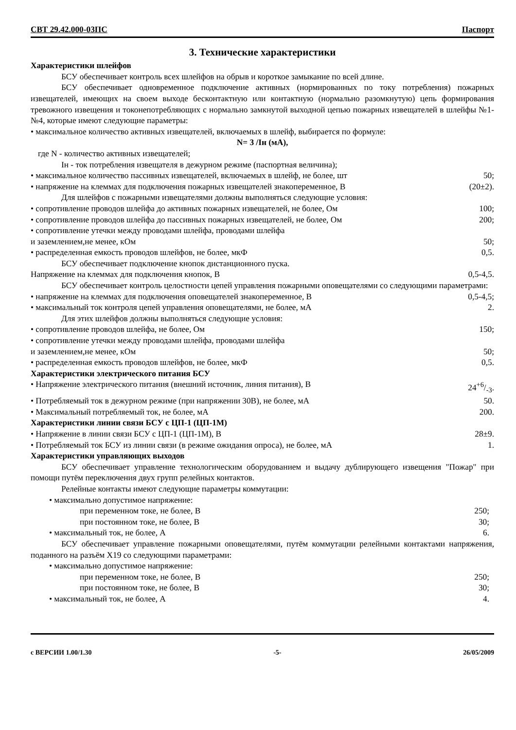СВТ 29.42.000-03ПС Паспорт
3. Технические характеристики
Характеристики шлейфов
БСУ обеспечивает контроль всех шлейфов на обрыв и короткое замыкание по всей длине.
БСУ обеспечивает одновременное подключение активных (нормированных по току потребления) пожарных извещателей, имеющих на своем выходе бесконтактную или контактную (нормально разомкнутую) цепь формирования тревожного извещения и токонепотребляющих с нормально замкнутой выходной цепью пожарных извещателей в шлейфы №1- №4, которые имеют следующие параметры:
• максимальное количество активных извещателей, включаемых в шлейф, выбирается по формуле:
N= 3 /Iн (мА),
где N - количество активных извещателей;
Iн - ток потребления извещателя в дежурном режиме (паспортная величина);
• максимальное количество пассивных извещателей, включаемых в шлейф, не более, шт 50;
• напряжение на клеммах для подключения пожарных извещателей знакопеременное, В (20±2).
Для шлейфов с пожарными извещателями должны выполняться следующие условия:
• сопротивление проводов шлейфа до активных пожарных извещателей, не более, Ом 100;
• сопротивление проводов шлейфа до пассивных пожарных извещателей, не более, Ом 200;
• сопротивление утечки между проводами шлейфа, проводами шлейфа
и заземлением,не менее, кОм 50;
• распределенная емкость проводов шлейфов, не более, мкФ 0,5.
БСУ обеспечивает подключение кнопок дистанционного пуска.
Напряжение на клеммах для подключения кнопок, В 0,5-4,5.
БСУ обеспечивает контроль целостности цепей управления пожарными оповещателями со следующими параметрами:
• напряжение на клеммах для подключения оповещателей знакопеременное, В 0,5-4,5;
• максимальный ток контроля цепей управления оповещателями, не более, мА 2.
Для этих шлейфов должны выполняться следующие условия:
• сопротивление проводов шлейфа, не более, Ом 150;
• сопротивление утечки между проводами шлейфа, проводами шлейфа
и заземлением,не менее, кОм 50;
• распределенная емкость проводов шлейфов, не более, мкФ 0,5.
Характеристики электрического питания БСУ
• Напряжение электрического питания (внешний источник, линия питания), В 24+6/-3.
• Потребляемый ток в дежурном режиме (при напряжении 30В), не более, мА 50.
• Максимальный потребляемый ток, не более, мА 200.
Характеристики линии связи БСУ с ЦП-1 (ЦП-1М)
• Напряжение в линии связи БСУ с ЦП-1 (ЦП-1М), В 28±9.
• Потребляемый ток БСУ из линии связи (в режиме ожидания опроса), не более, мА 1.
Характеристики управляющих выходов
БСУ обеспечивает управление технологическим оборудованием и выдачу дублирующего извещения "Пожар" при помощи путём переключения двух групп релейных контактов.
Релейные контакты имеют следующие параметры коммутации:
• максимально допустимое напряжение:
при переменном токе, не более, В 250;
при постоянном токе, не более, В 30;
• максимальный ток, не более, А 6.
БСУ обеспечивает управление пожарными оповещателями, путём коммутации релейными контактами напряжения, поданного на разъём X19 со следующими параметрами:
• максимально допустимое напряжение:
при переменном токе, не более, В 250;
при постоянном токе, не более, В 30;
• максимальный ток, не более, А 4.
с ВЕРСИИ 1.00/1.30 -5- 26/05/2009